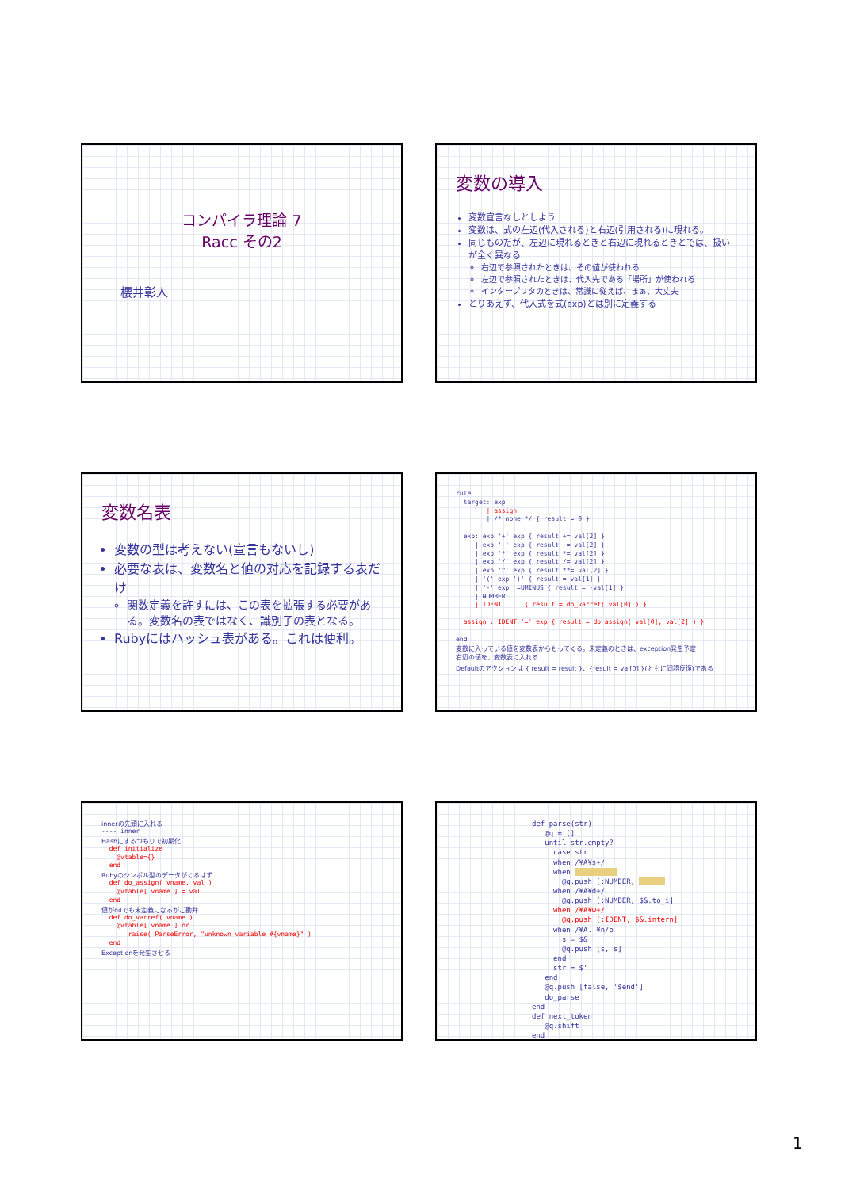コンパイラ理論 7
Racc その2
櫻井彰人
変数の導入
変数宣言なしとしよう
変数は、式の左辺(代入される)と右辺(引用される)に現れる。
同じものだが、左辺に現れるときと右辺に現れるときとでは、扱いが全く異なる
右辺で参照されたときは、その値が使われる
左辺で参照されたときは、代入先である「場所」が使われる
インタープリタのときは、常識に従えば、まぁ、大丈夫
とりあえず、代入式を式(exp)とは別に定義する
変数名表
変数の型は考えない(宣言もないし)
必要な表は、変数名と値の対応を記録する表だけ
関数定義を許すには、この表を拡張する必要がある。変数名の表ではなく、識別子の表となる。
Rubyにはハッシュ表がある。これは便利。
rule
  target: exp
        | assign
        | /* none */ { result = 0 }

  exp: exp '+' exp { result += val[2] }
     | exp '-' exp { result -= val[2] }
     | exp '*' exp { result *= val[2] }
     | exp '/' exp { result /= val[2] }
     | exp '^' exp { result **= val[2] }
     | '(' exp ')' { result = val[1] }
     | '-' exp  =UMINUS { result = -val[1] }
     | NUMBER
     | IDENT      { result = do_varref( val[0] ) }

  assign : IDENT '=' exp { result = do_assign( val[0], val[2] ) }

end
変数に入っている値を変数表からもってくる。未定義のときは、exception発生予定
右辺の値を、変数表に入れる
Defaultのアクションは { result = result }、{result = val[0] }(ともに同語反復)である
innerの先頭に入れる
---- inner
Hashにするつもりで初期化
  def initialize
    @vtable={}
  end
Rubyのシンボル型のデータがくるはず
  def do_assign( vname, val )
    @vtable[ vname ] = val
  end
値がnilでも未定義になるがご勘弁
  def do_varref( vname )
    @vtable[ vname ] or
       raise( ParseError, "unknown variable #{vname}" )
  end
Exceptionを発生させる
def parse(str)
   @q = []
   until str.empty?
     case str
     when /¥A¥s+/
     when           
       @q.push [:NUMBER,       
     when /¥A¥d+/
       @q.push [:NUMBER, $&.to_i]
     when /¥A¥w+/
       @q.push [:IDENT, $&.intern]
     when /¥A.|¥n/o
       s = $&
       @q.push [s, s]
     end
     str = $'
   end
   @q.push [false, '$end']
   do_parse
end
def next_token
   @q.shift
end
1